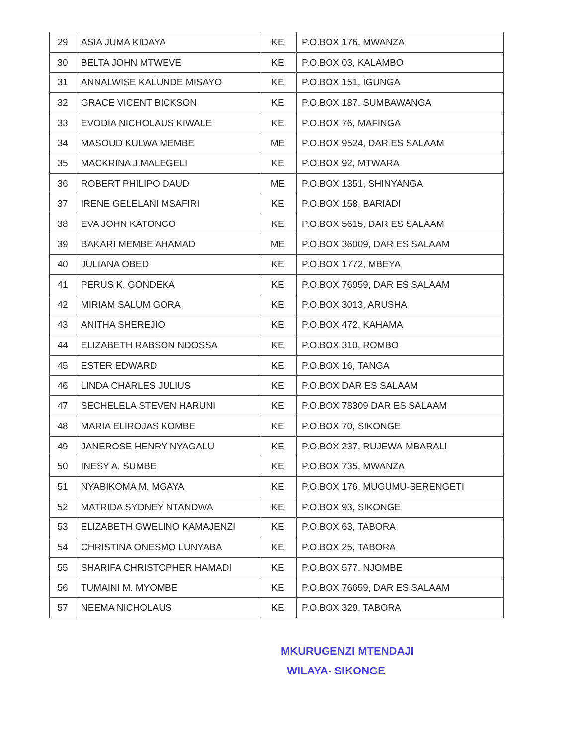| 29 | ASIA JUMA KIDAYA | KE | P.O.BOX 176, MWANZA |
| 30 | BELTA JOHN MTWEVE | KE | P.O.BOX 03, KALAMBO |
| 31 | ANNALWISE KALUNDE MISAYO | KE | P.O.BOX 151, IGUNGA |
| 32 | GRACE VICENT BICKSON | KE | P.O.BOX 187, SUMBAWANGA |
| 33 | EVODIA NICHOLAUS KIWALE | KE | P.O.BOX 76, MAFINGA |
| 34 | MASOUD KULWA MEMBE | ME | P.O.BOX 9524, DAR ES SALAAM |
| 35 | MACKRINA J.MALEGELI | KE | P.O.BOX 92, MTWARA |
| 36 | ROBERT PHILIPO DAUD | ME | P.O.BOX 1351, SHINYANGA |
| 37 | IRENE GELELANI MSAFIRI | KE | P.O.BOX 158, BARIADI |
| 38 | EVA JOHN KATONGO | KE | P.O.BOX 5615, DAR ES SALAAM |
| 39 | BAKARI MEMBE AHAMAD | ME | P.O.BOX 36009, DAR ES SALAAM |
| 40 | JULIANA OBED | KE | P.O.BOX 1772, MBEYA |
| 41 | PERUS K. GONDEKA | KE | P.O.BOX 76959, DAR ES SALAAM |
| 42 | MIRIAM SALUM GORA | KE | P.O.BOX 3013, ARUSHA |
| 43 | ANITHA SHEREJIO | KE | P.O.BOX 472, KAHAMA |
| 44 | ELIZABETH RABSON NDOSSA | KE | P.O.BOX 310, ROMBO |
| 45 | ESTER EDWARD | KE | P.O.BOX 16, TANGA |
| 46 | LINDA CHARLES JULIUS | KE | P.O.BOX DAR ES SALAAM |
| 47 | SECHELELA STEVEN HARUNI | KE | P.O.BOX 78309 DAR ES SALAAM |
| 48 | MARIA ELIROJAS KOMBE | KE | P.O.BOX 70, SIKONGE |
| 49 | JANEROSE HENRY NYAGALU | KE | P.O.BOX 237, RUJEWA-MBARALI |
| 50 | INESY A. SUMBE | KE | P.O.BOX 735, MWANZA |
| 51 | NYABIKOMA M. MGAYA | KE | P.O.BOX 176, MUGUMU-SERENGETI |
| 52 | MATRIDA SYDNEY NTANDWA | KE | P.O.BOX 93, SIKONGE |
| 53 | ELIZABETH GWELINO KAMAJENZI | KE | P.O.BOX 63, TABORA |
| 54 | CHRISTINA ONESMO LUNYABA | KE | P.O.BOX 25, TABORA |
| 55 | SHARIFA CHRISTOPHER HAMADI | KE | P.O.BOX 577, NJOMBE |
| 56 | TUMAINI M. MYOMBE | KE | P.O.BOX 76659, DAR ES SALAAM |
| 57 | NEEMA NICHOLAUS | KE | P.O.BOX 329, TABORA |
MKURUGENZI MTENDAJI
WILAYA- SIKONGE